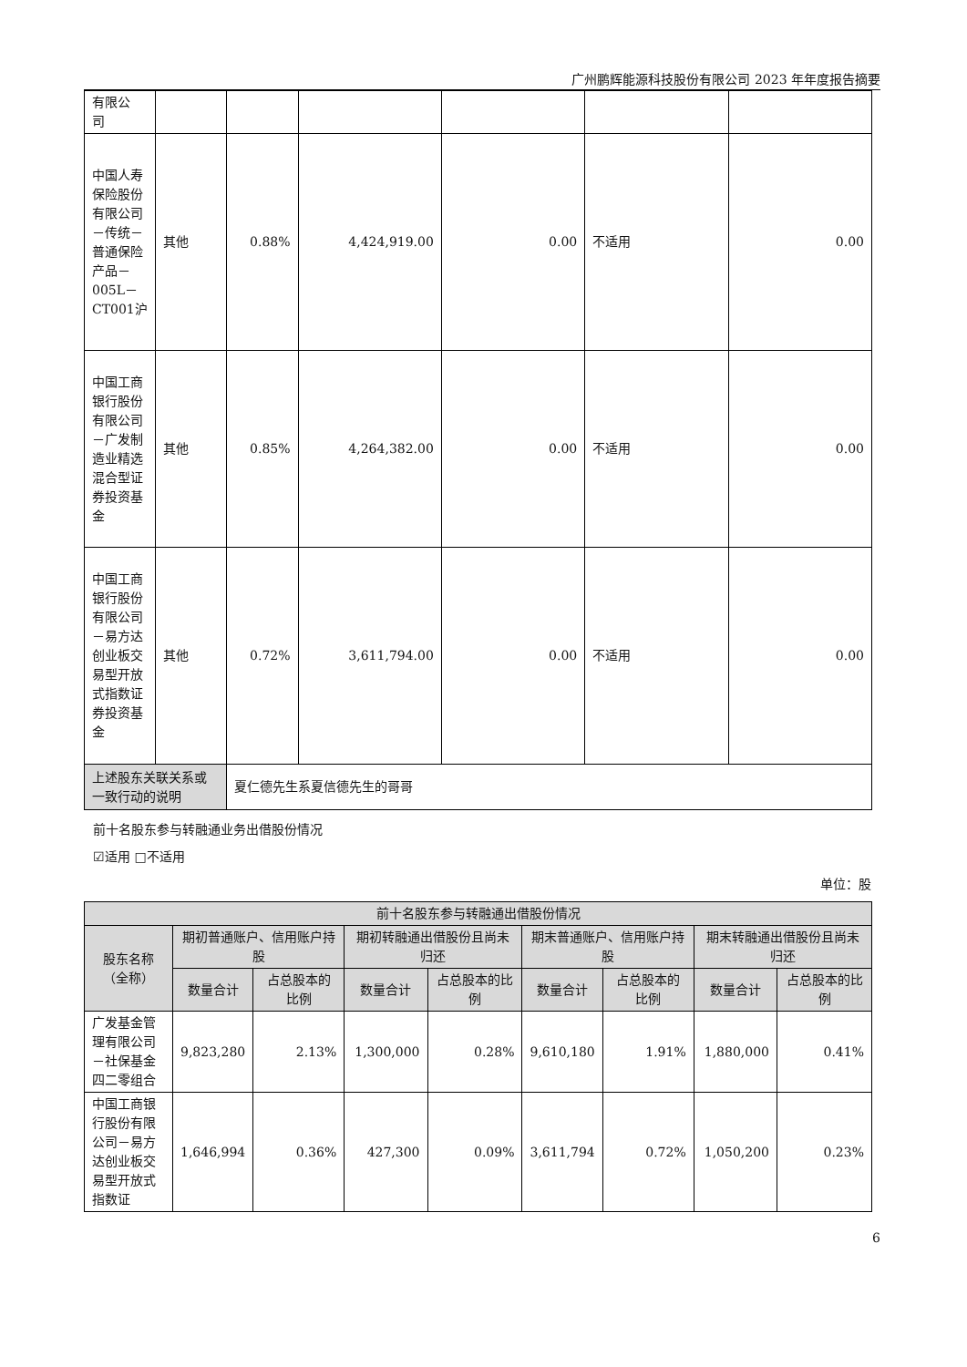广州鹏辉能源科技股份有限公司 2023 年年度报告摘要
| 有限公 司 | | | | | | |
| 中国人寿保险股份有限公司－传统－普通保险产品－005L－CT001沪 | 其他 | 0.88% | 4,424,919.00 | 0.00 | 不适用 | 0.00 |
| 中国工商银行股份有限公司－广发制造业精选混合型证券投资基金 | 其他 | 0.85% | 4,264,382.00 | 0.00 | 不适用 | 0.00 |
| 中国工商银行股份有限公司－易方达创业板交易型开放式指数证券投资基金 | 其他 | 0.72% | 3,611,794.00 | 0.00 | 不适用 | 0.00 |
| 上述股东关联关系或一致行动的说明 | | 夏仁德先生系夏信德先生的哥哥 | | | | |
前十名股东参与转融通业务出借股份情况
☑适用 □不适用
单位：股
| 前十名股东参与转融通出借股份情况 | | | | | | | | |
| --- | --- | --- | --- | --- | --- | --- | --- | --- |
| 股东名称（全称） | 期初普通账户、信用账户持股 | | 期初转融通出借股份且尚未归还 | | 期末普通账户、信用账户持股 | | 期末转融通出借股份且尚未归还 | |
| | 数量合计 | 占总股本的比例 | 数量合计 | 占总股本的比例 | 数量合计 | 占总股本的比例 | 数量合计 | 占总股本的比例 |
| 广发基金管理有限公司－社保基金四二零组合 | 9,823,280 | 2.13% | 1,300,000 | 0.28% | 9,610,180 | 1.91% | 1,880,000 | 0.41% |
| 中国工商银行股份有限公司－易方达创业板交易型开放式指数证 | 1,646,994 | 0.36% | 427,300 | 0.09% | 3,611,794 | 0.72% | 1,050,200 | 0.23% |
6